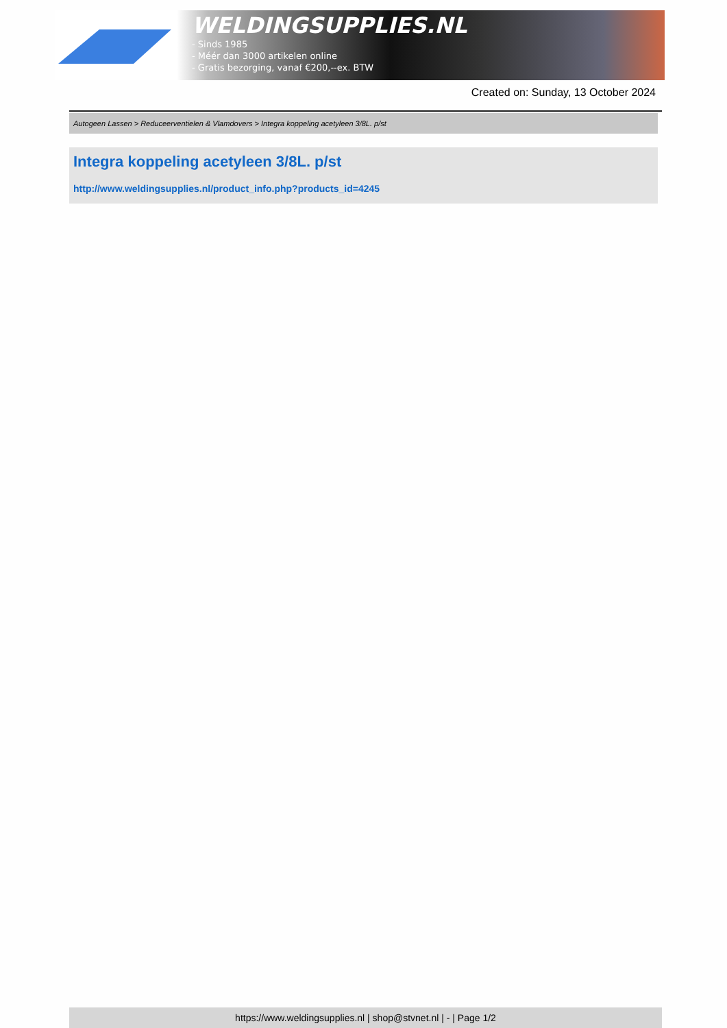WELDINGSUPPLIES.NL
- Sinds 1985
- Méér dan 3000 artikelen online
- Gratis bezorging, vanaf €200,--ex. BTW
Created on: Sunday, 13 October 2024
Autogeen Lassen > Reduceerventielen & Vlamdovers > Integra koppeling acetyleen 3/8L. p/st
Integra koppeling acetyleen 3/8L. p/st
http://www.weldingsupplies.nl/product_info.php?products_id=4245
https://www.weldingsupplies.nl | shop@stvnet.nl | - | Page 1/2